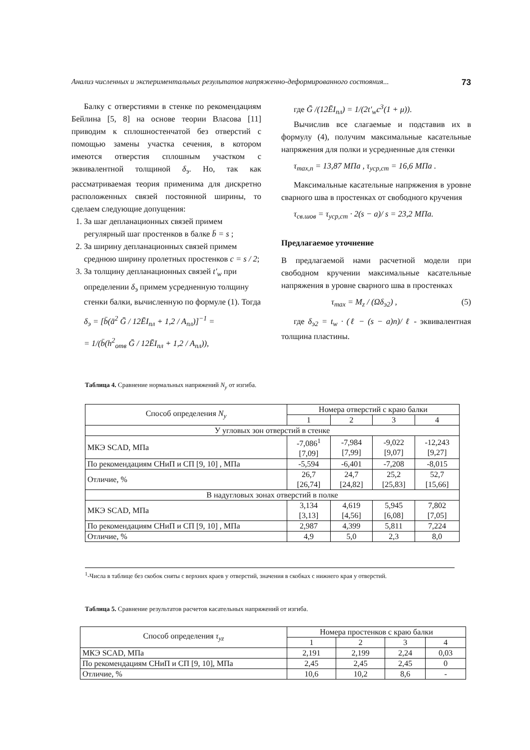Анализ численных и экспериментальных результатов напряженно-деформированного состояния... 73
Балку с отверстиями в стенке по рекомендациям Бейлина [5, 8] на основе теории Власова [11] приводим к сплошностенчатой без отверстий с помощью замены участка сечения, в котором имеются отверстия сплошным участком с эквивалентной толщиной δ<sub>э</sub>. Но, так как рассматриваемая теория применима для дискретно расположенных связей постоянной ширины, то сделаем следующие допущения:
1. За шаг депланационных связей примем регулярный шаг простенков в балке b̄ = s ;
2. За ширину депланационных связей примем среднюю ширину пролетных простенков c = s / 2;
3. За толщину депланационных связей t′<sub>w</sub> при определении δ<sub>э</sub> примем усредненную толщину стенки балки, вычисленную по формуле (1). Тогда
δ<sub>э</sub> = [b̄(ā<sup>2</sup> Ḡ / 12ĒI<sub>пл</sub> + 1,2 / A<sub>пл</sub>)]<sup>−1</sup> =
= 1/(b̄(h<sup>2</sup><sub>отв</sub> Ḡ / 12ĒI<sub>пл</sub> + 1,2 / A<sub>пл</sub>)),
где Ḡ /(12ĒI<sub>пл</sub>) = 1/(2t′<sub>w</sub>c<sup>3</sup>(1 + μ)).
Вычислив все слагаемые и подставив их в формулу (4), получим максимальные касательные напряжения для полки и усредненные для стенки
τ<sub>max,п</sub> = 13,87 МПа , τ<sub>уср,ст</sub> = 16,6 МПа .
Максимальные касательные напряжения в уровне сварного шва в простенках от свободного кручения
τ<sub>св.шов</sub> = τ<sub>уср,ст</sub> · 2(s − a)/ s = 23,2 МПа.
Предлагаемое уточнение
В предлагаемой нами расчетной модели при свободном кручении максимальные касательные напряжения в уровне сварного шва в простенках
τ<sub>max</sub> = M<sub>z</sub> / (Ωδ<sub>э2</sub>) , (5)
где δ<sub>э2</sub> = t<sub>w</sub> · (ℓ − (s − a)n)/ ℓ - эквивалентная толщина пластины.
Таблица 4. Сравнение нормальных напряжений N<sub>y</sub> от изгиба.
| Способ определения N<sub>y</sub> | Номера отверстий с краю балки | | | |
| | 1 | 2 | 3 | 4 |
| У угловых зон отверстий в стенке | | | | |
| МКЭ SCAD, МПа | -7,086<sup>1</sup> [7,09] | -7,984 [7,99] | -9,022 [9,07] | -12,243 [9,27] |
| По рекомендациям СНиП и СП [9, 10] , МПа | -5,594 | -6,401 | -7,208 | -8,015 |
| Отличие, % | 26,7 [26,74] | 24,7 [24,82] | 25,2 [25,83] | 52,7 [15,66] |
| В надугловых зонах отверстий в полке | | | | |
| МКЭ SCAD, МПа | 3,134 [3,13] | 4,619 [4,56] | 5,945 [6,08] | 7,802 [7,05] |
| По рекомендациям СНиП и СП [9, 10] , МПа | 2,987 | 4,399 | 5,811 | 7,224 |
| Отличие, % | 4,9 | 5,0 | 2,3 | 8,0 |
<sup>1</sup>-Числа в таблице без скобок сняты с верхних краев у отверстий, значения в скобках с нижнего края у отверстий.
Таблица 5. Сравнение результатов расчетов касательных напряжений от изгиба.
| Способ определения τ<sub>yz</sub> | Номера простенков с краю балки | | | |
| | 1 | 2 | 3 | 4 |
| МКЭ SCAD, МПа | 2,191 | 2,199 | 2,24 | 0,03 |
| По рекомендациям СНиП и СП [9, 10], МПа | 2,45 | 2,45 | 2,45 | 0 |
| Отличие, % | 10,6 | 10,2 | 8,6 | - |